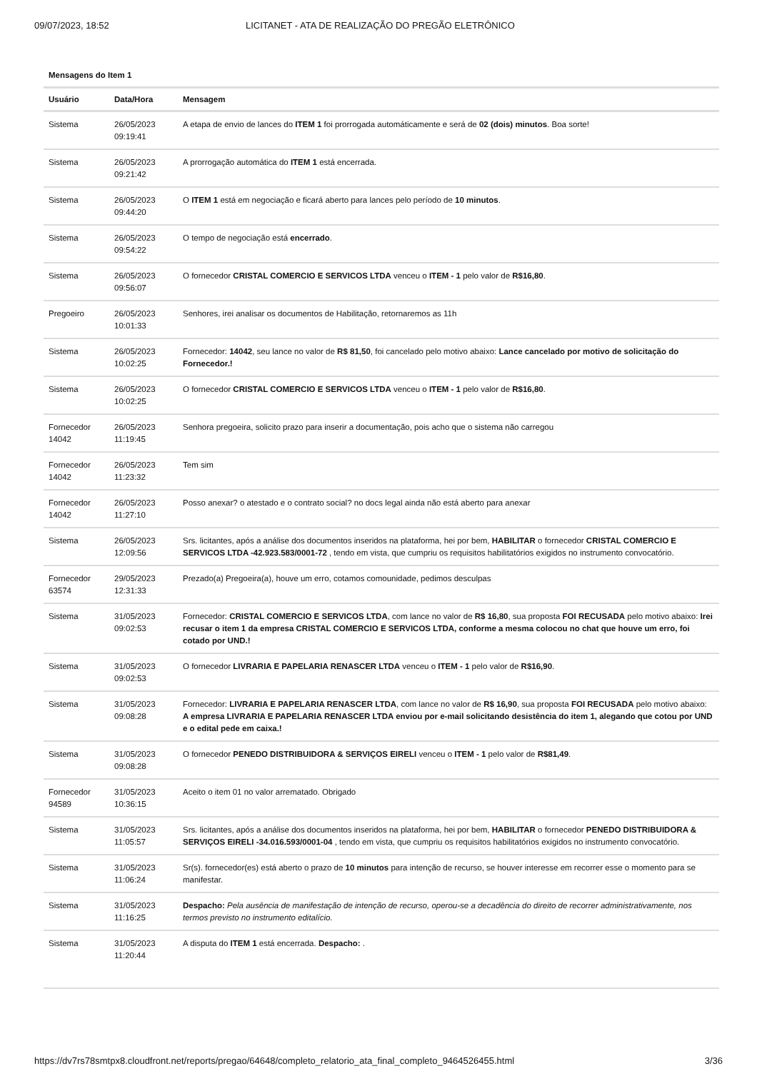09/07/2023, 18:52 LICITANET - ATA DE REALIZAÇÃO DO PREGÃO ELETRÔNICO
Mensagens do Item 1
| Usuário | Data/Hora | Mensagem |
| --- | --- | --- |
| Sistema | 26/05/2023 09:19:41 | A etapa de envio de lances do ITEM 1 foi prorrogada automáticamente e será de 02 (dois) minutos . Boa sorte! |
| Sistema | 26/05/2023 09:21:42 | A prorrogação automática do ITEM 1 está encerrada. |
| Sistema | 26/05/2023 09:44:20 | O ITEM 1 está em negociação e ficará aberto para lances pelo período de 10 minutos . |
| Sistema | 26/05/2023 09:54:22 | O tempo de negociação está encerrado . |
| Sistema | 26/05/2023 09:56:07 | O fornecedor CRISTAL COMERCIO E SERVICOS LTDA venceu o ITEM - 1 pelo valor de R$16,80 . |
| Pregoeiro | 26/05/2023 10:01:33 | Senhores, irei analisar os documentos de Habilitação, retornaremos as 11h |
| Sistema | 26/05/2023 10:02:25 | Fornecedor: 14042 , seu lance no valor de R$ 81,50 , foi cancelado pelo motivo abaixo: Lance cancelado por motivo de solicitação do Fornecedor.! |
| Sistema | 26/05/2023 10:02:25 | O fornecedor CRISTAL COMERCIO E SERVICOS LTDA venceu o ITEM - 1 pelo valor de R$16,80 . |
| Fornecedor 14042 | 26/05/2023 11:19:45 | Senhora pregoeira, solicito prazo para inserir a documentação, pois acho que o sistema não carregou |
| Fornecedor 14042 | 26/05/2023 11:23:32 | Tem sim |
| Fornecedor 14042 | 26/05/2023 11:27:10 | Posso anexar? o atestado e o contrato social? no docs legal ainda não está aberto para anexar |
| Sistema | 26/05/2023 12:09:56 | Srs. licitantes, após a análise dos documentos inseridos na plataforma, hei por bem, HABILITAR o fornecedor CRISTAL COMERCIO E SERVICOS LTDA -42.923.583/0001-72 , tendo em vista, que cumpriu os requisitos habilitatórios exigidos no instrumento convocatório. |
| Fornecedor 63574 | 29/05/2023 12:31:33 | Prezado(a) Pregoeira(a), houve um erro, cotamos comounidade, pedimos desculpas |
| Sistema | 31/05/2023 09:02:53 | Fornecedor: CRISTAL COMERCIO E SERVICOS LTDA , com lance no valor de R$ 16,80 , sua proposta FOI RECUSADA pelo motivo abaixo: Irei recusar o item 1 da empresa CRISTAL COMERCIO E SERVICOS LTDA, conforme a mesma colocou no chat que houve um erro, foi cotado por UND.! |
| Sistema | 31/05/2023 09:02:53 | O fornecedor LIVRARIA E PAPELARIA RENASCER LTDA venceu o ITEM - 1 pelo valor de R$16,90 . |
| Sistema | 31/05/2023 09:08:28 | Fornecedor: LIVRARIA E PAPELARIA RENASCER LTDA , com lance no valor de R$ 16,90 , sua proposta FOI RECUSADA pelo motivo abaixo: A empresa LIVRARIA E PAPELARIA RENASCER LTDA enviou por e-mail solicitando desistência do item 1, alegando que cotou por UND e o edital pede em caixa.! |
| Sistema | 31/05/2023 09:08:28 | O fornecedor PENEDO DISTRIBUIDORA & SERVIÇOS EIRELI venceu o ITEM - 1 pelo valor de R$81,49 . |
| Fornecedor 94589 | 31/05/2023 10:36:15 | Aceito o item 01 no valor arrematado. Obrigado |
| Sistema | 31/05/2023 11:05:57 | Srs. licitantes, após a análise dos documentos inseridos na plataforma, hei por bem, HABILITAR o fornecedor PENEDO DISTRIBUIDORA & SERVIÇOS EIRELI -34.016.593/0001-04 , tendo em vista, que cumpriu os requisitos habilitatórios exigidos no instrumento convocatório. |
| Sistema | 31/05/2023 11:06:24 | Sr(s). fornecedor(es) está aberto o prazo de 10 minutos para intenção de recurso, se houver interesse em recorrer esse o momento para se manifestar. |
| Sistema | 31/05/2023 11:16:25 | Despacho: Pela ausência de manifestação de intenção de recurso, operou-se a decadência do direito de recorrer administrativamente, nos termos previsto no instrumento editalício. |
| Sistema | 31/05/2023 11:20:44 | A disputa do ITEM 1 está encerrada. Despacho: . |
https://dv7rs78smtpx8.cloudfront.net/reports/pregao/64648/completo_relatorio_ata_final_completo_9464526455.html 3/36